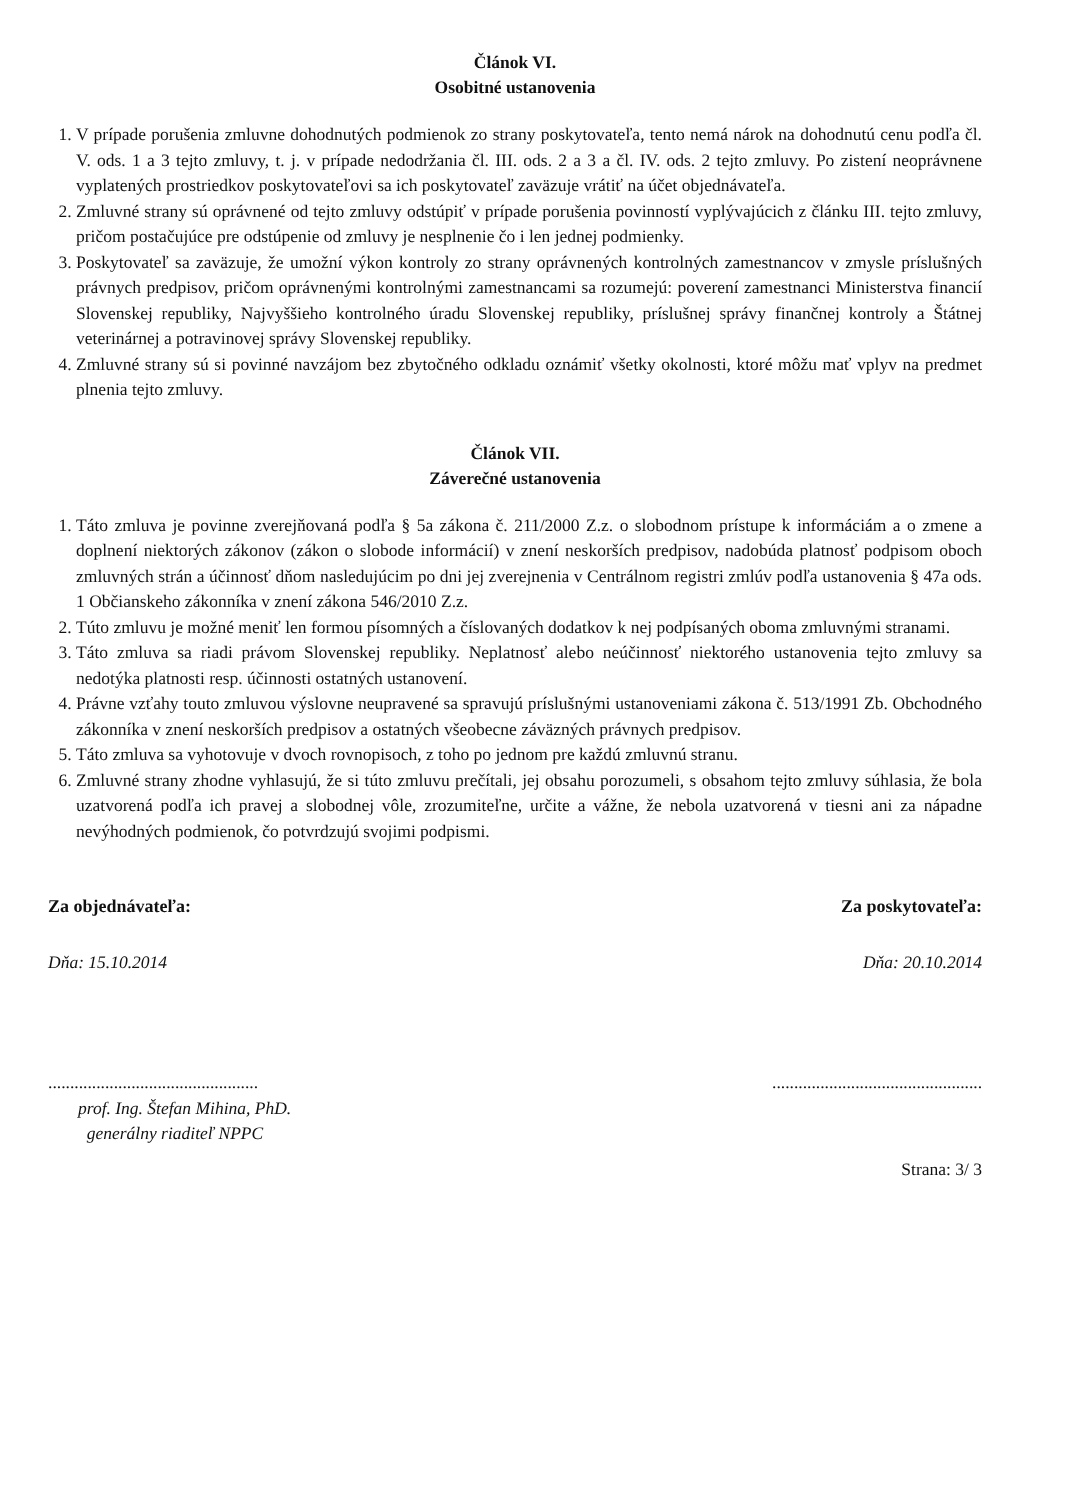Článok VI.
Osobitné ustanovenia
1. V prípade porušenia zmluvne dohodnutých podmienok zo strany poskytovateľa, tento nemá nárok na dohodnutú cenu podľa čl. V. ods. 1 a 3 tejto zmluvy, t. j. v prípade nedodržania čl. III. ods. 2 a 3 a čl. IV. ods. 2 tejto zmluvy. Po zistení neoprávnene vyplatených prostriedkov poskytovateľovi sa ich poskytovateľ zaväzuje vrátiť na účet objednávateľa.
2. Zmluvné strany sú oprávnené od tejto zmluvy odstúpiť v prípade porušenia povinností vyplývajúcich z článku III. tejto zmluvy, pričom postačujúce pre odstúpenie od zmluvy je nesplnenie čo i len jednej podmienky.
3. Poskytovateľ sa zaväzuje, že umožní výkon kontroly zo strany oprávnených kontrolných zamestnancov v zmysle príslušných právnych predpisov, pričom oprávnenými kontrolnými zamestnancami sa rozumejú: poverení zamestnanci Ministerstva financií Slovenskej republiky, Najvyššieho kontrolného úradu Slovenskej republiky, príslušnej správy finančnej kontroly a Štátnej veterinárnej a potravinovej správy Slovenskej republiky.
4. Zmluvné strany sú si povinné navzájom bez zbytočného odkladu oznámiť všetky okolnosti, ktoré môžu mať vplyv na predmet plnenia tejto zmluvy.
Článok VII.
Záverečné ustanovenia
1. Táto zmluva je povinne zverejňovaná podľa § 5a zákona č. 211/2000 Z.z. o slobodnom prístupe k informáciám a o zmene a doplnení niektorých zákonov (zákon o slobode informácií) v znení neskorších predpisov, nadobúda platnosť podpisom oboch zmluvných strán a účinnosť dňom nasledujúcim po dni jej zverejnenia v Centrálnom registri zmlúv podľa ustanovenia § 47a ods. 1 Občianskeho zákonníka v znení zákona 546/2010 Z.z.
2. Túto zmluvu je možné meniť len formou písomných a číslovaných dodatkov k nej podpísaných oboma zmluvnými stranami.
3. Táto zmluva sa riadi právom Slovenskej republiky. Neplatnosť alebo neúčinnosť niektorého ustanovenia tejto zmluvy sa nedotýka platnosti resp. účinnosti ostatných ustanovení.
4. Právne vzťahy touto zmluvou výslovne neupravené sa spravujú príslušnými ustanoveniami zákona č. 513/1991 Zb. Obchodného zákonníka v znení neskorších predpisov a ostatných všeobecne záväzných právnych predpisov.
5. Táto zmluva sa vyhotovuje v dvoch rovnopisoch, z toho po jednom pre každú zmluvnú stranu.
6. Zmluvné strany zhodne vyhlasujú, že si túto zmluvu prečítali, jej obsahu porozumeli, s obsahom tejto zmluvy súhlasia, že bola uzatvorená podľa ich pravej a slobodnej vôle, zrozumiteľne, určite a vážne, že nebola uzatvorená v tiesni ani za nápadne nevýhodných podmienok, čo potvrdzujú svojimi podpismi.
Za objednávateľa: Za poskytovateľa:
Dňa: 15.10.2014 Dňa: 20.10.2014
................................................................................................
prof. Ing. Štefan Mihina, PhD.
generálny riaditeľ NPPC
Strana: 3/ 3